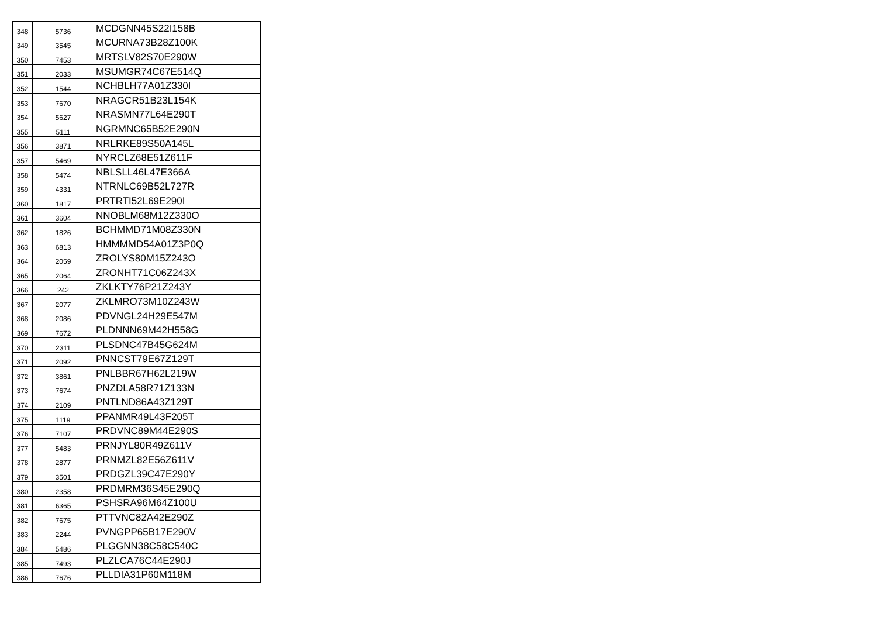| 348 | 5736 | MCDGNN45S22I158B |
| 349 | 3545 | MCURNA73B28Z100K |
| 350 | 7453 | MRTSLV82S70E290W |
| 351 | 2033 | MSUMGR74C67E514Q |
| 352 | 1544 | NCHBLH77A01Z330I |
| 353 | 7670 | NRAGCR51B23L154K |
| 354 | 5627 | NRASMN77L64E290T |
| 355 | 5111 | NGRMNC65B52E290N |
| 356 | 3871 | NRLRKE89S50A145L |
| 357 | 5469 | NYRCLZ68E51Z611F |
| 358 | 5474 | NBLSLL46L47E366A |
| 359 | 4331 | NTRNLC69B52L727R |
| 360 | 1817 | PRTRTI52L69E290I |
| 361 | 3604 | NNOBLM68M12Z330O |
| 362 | 1826 | BCHMMD71M08Z330N |
| 363 | 6813 | HMMMMD54A01Z3P0Q |
| 364 | 2059 | ZROLYS80M15Z243O |
| 365 | 2064 | ZRONHT71C06Z243X |
| 366 | 242 | ZKLKTY76P21Z243Y |
| 367 | 2077 | ZKLMRO73M10Z243W |
| 368 | 2086 | PDVNGL24H29E547M |
| 369 | 7672 | PLDNNN69M42H558G |
| 370 | 2311 | PLSDNC47B45G624M |
| 371 | 2092 | PNNCST79E67Z129T |
| 372 | 3861 | PNLBBR67H62L219W |
| 373 | 7674 | PNZDLA58R71Z133N |
| 374 | 2109 | PNTLND86A43Z129T |
| 375 | 1119 | PPANMR49L43F205T |
| 376 | 7107 | PRDVNC89M44E290S |
| 377 | 5483 | PRNJYL80R49Z611V |
| 378 | 2877 | PRNMZL82E56Z611V |
| 379 | 3501 | PRDGZL39C47E290Y |
| 380 | 2358 | PRDMRM36S45E290Q |
| 381 | 6365 | PSHSRA96M64Z100U |
| 382 | 7675 | PTTVNC82A42E290Z |
| 383 | 2244 | PVNGPP65B17E290V |
| 384 | 5486 | PLGGNN38C58C540C |
| 385 | 7493 | PLZLCA76C44E290J |
| 386 | 7676 | PLLDIA31P60M118M |